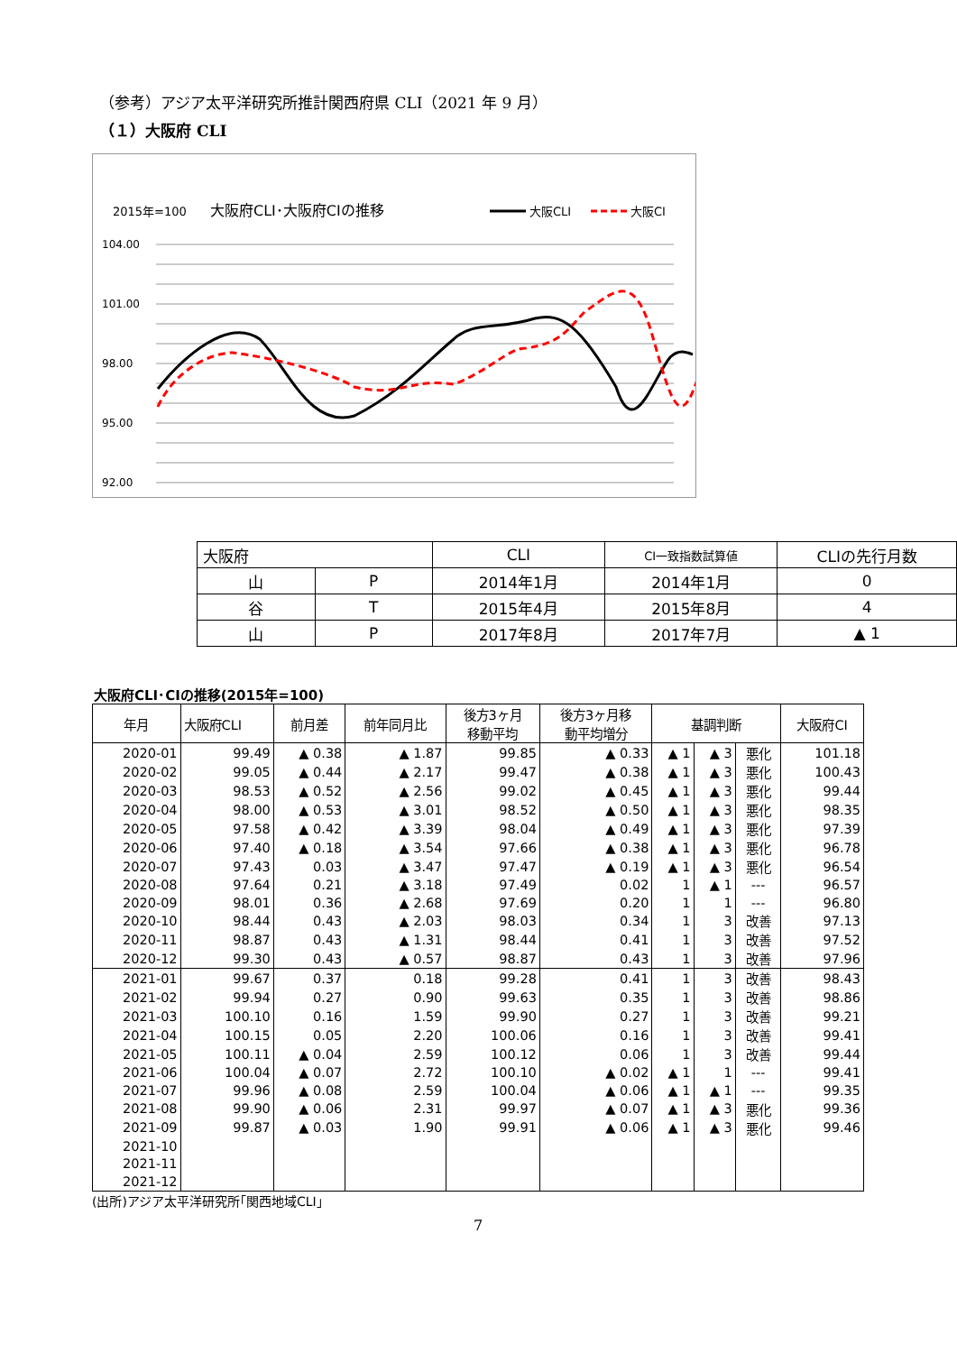（参考）アジア太平洋研究所推計関西府県 CLI（2021 年 9 月）
（１）大阪府 CLI
2015年=100
大阪府CLI･大阪府CIの推移
大阪CLI
大阪CI
104.00
101.00
98.00
95.00
92.00
| 大阪府 | | CLI | CI一致指数試算値 | CLIの先行月数 |
| 山 | P | 2014年1月 | 2014年1月 | 0 |
| 谷 | T | 2015年4月 | 2015年8月 | 4 |
| 山 | P | 2017年8月 | 2017年7月 | ▲ 1 |
大阪府CLI･CIの推移(2015年=100)
| 年月 | 大阪府CLI | 前月差 | 前年同月比 | 後方3ヶ月 移動平均 | 後方3ヶ月移 動平均増分 | 基調判断 | | | 大阪府CI |
| --- | --- | --- | --- | --- | --- | --- | --- | --- | --- |
| 2020-01 | 99.49 | ▲ 0.38 | ▲ 1.87 | 99.85 | ▲ 0.33 | ▲ 1 | ▲ 3 | 悪化 | 101.18 |
| 2020-02 | 99.05 | ▲ 0.44 | ▲ 2.17 | 99.47 | ▲ 0.38 | ▲ 1 | ▲ 3 | 悪化 | 100.43 |
| 2020-03 | 98.53 | ▲ 0.52 | ▲ 2.56 | 99.02 | ▲ 0.45 | ▲ 1 | ▲ 3 | 悪化 | 99.44 |
| 2020-04 | 98.00 | ▲ 0.53 | ▲ 3.01 | 98.52 | ▲ 0.50 | ▲ 1 | ▲ 3 | 悪化 | 98.35 |
| 2020-05 | 97.58 | ▲ 0.42 | ▲ 3.39 | 98.04 | ▲ 0.49 | ▲ 1 | ▲ 3 | 悪化 | 97.39 |
| 2020-06 | 97.40 | ▲ 0.18 | ▲ 3.54 | 97.66 | ▲ 0.38 | ▲ 1 | ▲ 3 | 悪化 | 96.78 |
| 2020-07 | 97.43 | 0.03 | ▲ 3.47 | 97.47 | ▲ 0.19 | ▲ 1 | ▲ 3 | 悪化 | 96.54 |
| 2020-08 | 97.64 | 0.21 | ▲ 3.18 | 97.49 | 0.02 | 1 | ▲ 1 | --- | 96.57 |
| 2020-09 | 98.01 | 0.36 | ▲ 2.68 | 97.69 | 0.20 | 1 | 1 | --- | 96.80 |
| 2020-10 | 98.44 | 0.43 | ▲ 2.03 | 98.03 | 0.34 | 1 | 3 | 改善 | 97.13 |
| 2020-11 | 98.87 | 0.43 | ▲ 1.31 | 98.44 | 0.41 | 1 | 3 | 改善 | 97.52 |
| 2020-12 | 99.30 | 0.43 | ▲ 0.57 | 98.87 | 0.43 | 1 | 3 | 改善 | 97.96 |
| 2021-01 | 99.67 | 0.37 | 0.18 | 99.28 | 0.41 | 1 | 3 | 改善 | 98.43 |
| 2021-02 | 99.94 | 0.27 | 0.90 | 99.63 | 0.35 | 1 | 3 | 改善 | 98.86 |
| 2021-03 | 100.10 | 0.16 | 1.59 | 99.90 | 0.27 | 1 | 3 | 改善 | 99.21 |
| 2021-04 | 100.15 | 0.05 | 2.20 | 100.06 | 0.16 | 1 | 3 | 改善 | 99.41 |
| 2021-05 | 100.11 | ▲ 0.04 | 2.59 | 100.12 | 0.06 | 1 | 3 | 改善 | 99.44 |
| 2021-06 | 100.04 | ▲ 0.07 | 2.72 | 100.10 | ▲ 0.02 | ▲ 1 | 1 | --- | 99.41 |
| 2021-07 | 99.96 | ▲ 0.08 | 2.59 | 100.04 | ▲ 0.06 | ▲ 1 | ▲ 1 | --- | 99.35 |
| 2021-08 | 99.90 | ▲ 0.06 | 2.31 | 99.97 | ▲ 0.07 | ▲ 1 | ▲ 3 | 悪化 | 99.36 |
| 2021-09 | 99.87 | ▲ 0.03 | 1.90 | 99.91 | ▲ 0.06 | ▲ 1 | ▲ 3 | 悪化 | 99.46 |
| 2021-10 | | | | | | | | | |
| 2021-11 | | | | | | | | | |
| 2021-12 | | | | | | | | | |
(出所)アジア太平洋研究所｢関西地域CLI｣
7